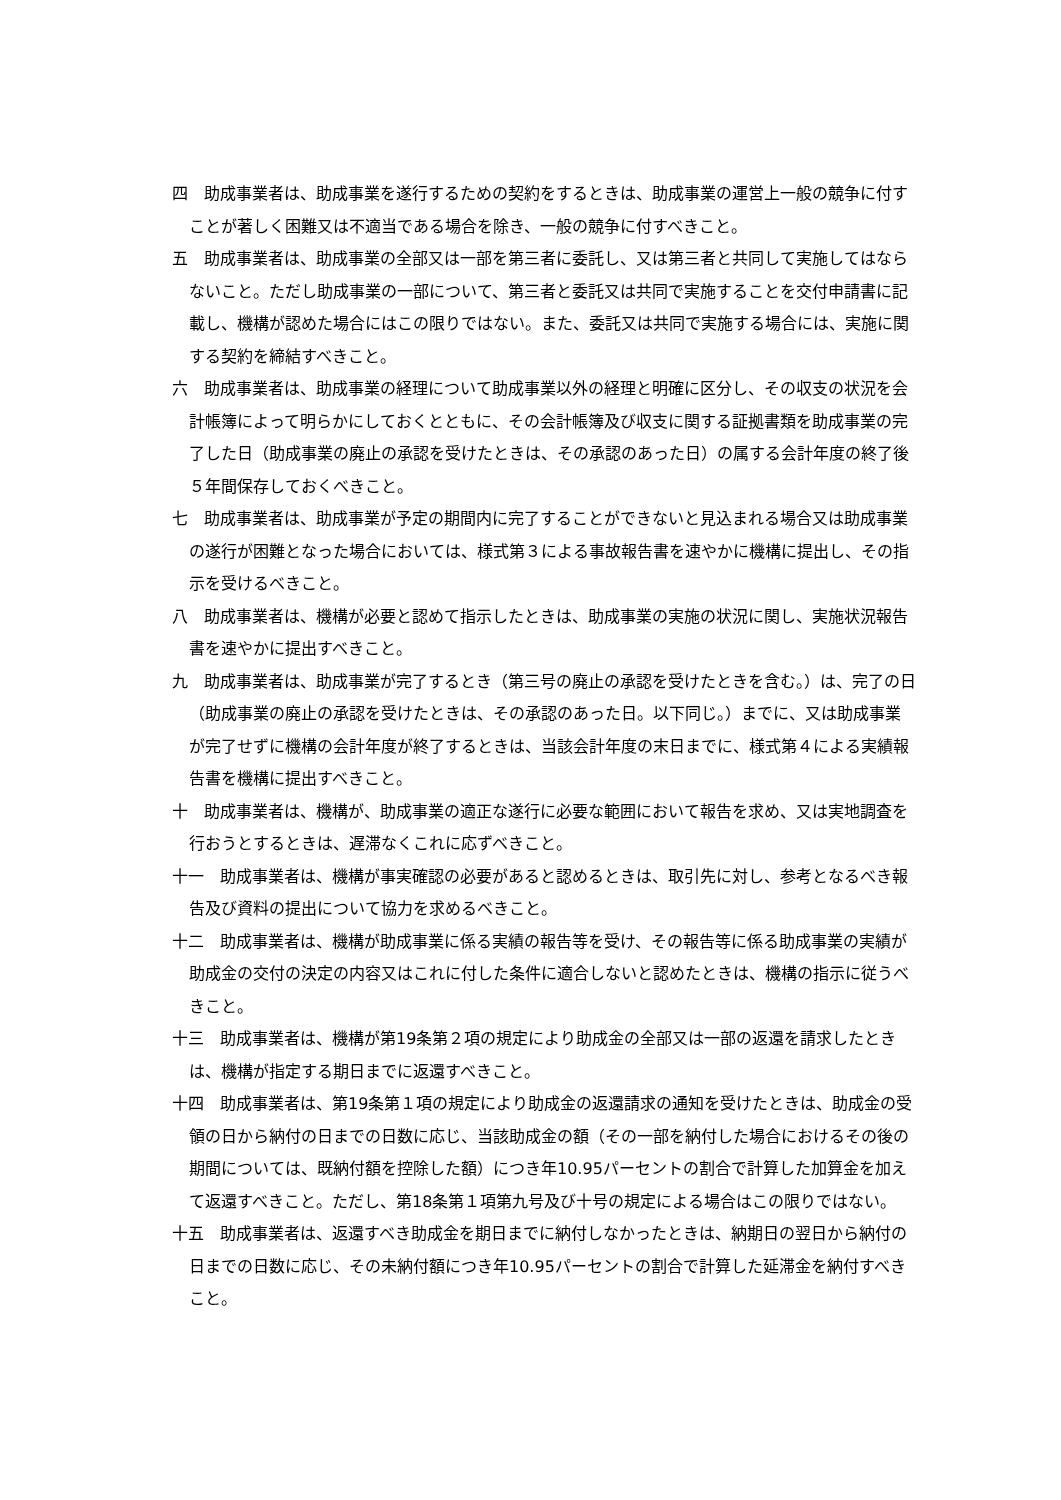四　助成事業者は、助成事業を遂行するための契約をするときは、助成事業の運営上一般の競争に付すことが著しく困難又は不適当である場合を除き、一般の競争に付すべきこと。
五　助成事業者は、助成事業の全部又は一部を第三者に委託し、又は第三者と共同して実施してはならないこと。ただし助成事業の一部について、第三者と委託又は共同で実施することを交付申請書に記載し、機構が認めた場合にはこの限りではない。また、委託又は共同で実施する場合には、実施に関する契約を締結すべきこと。
六　助成事業者は、助成事業の経理について助成事業以外の経理と明確に区分し、その収支の状況を会計帳簿によって明らかにしておくとともに、その会計帳簿及び収支に関する証拠書類を助成事業の完了した日（助成事業の廃止の承認を受けたときは、その承認のあった日）の属する会計年度の終了後５年間保存しておくべきこと。
七　助成事業者は、助成事業が予定の期間内に完了することができないと見込まれる場合又は助成事業の遂行が困難となった場合においては、様式第３による事故報告書を速やかに機構に提出し、その指示を受けるべきこと。
八　助成事業者は、機構が必要と認めて指示したときは、助成事業の実施の状況に関し、実施状況報告書を速やかに提出すべきこと。
九　助成事業者は、助成事業が完了するとき（第三号の廃止の承認を受けたときを含む。）は、完了の日（助成事業の廃止の承認を受けたときは、その承認のあった日。以下同じ。）までに、又は助成事業が完了せずに機構の会計年度が終了するときは、当該会計年度の末日までに、様式第４による実績報告書を機構に提出すべきこと。
十　助成事業者は、機構が、助成事業の適正な遂行に必要な範囲において報告を求め、又は実地調査を行おうとするときは、遅滞なくこれに応ずべきこと。
十一　助成事業者は、機構が事実確認の必要があると認めるときは、取引先に対し、参考となるべき報告及び資料の提出について協力を求めるべきこと。
十二　助成事業者は、機構が助成事業に係る実績の報告等を受け、その報告等に係る助成事業の実績が助成金の交付の決定の内容又はこれに付した条件に適合しないと認めたときは、機構の指示に従うべきこと。
十三　助成事業者は、機構が第19条第２項の規定により助成金の全部又は一部の返還を請求したときは、機構が指定する期日までに返還すべきこと。
十四　助成事業者は、第19条第１項の規定により助成金の返還請求の通知を受けたときは、助成金の受領の日から納付の日までの日数に応じ、当該助成金の額（その一部を納付した場合におけるその後の期間については、既納付額を控除した額）につき年10.95パーセントの割合で計算した加算金を加えて返還すべきこと。ただし、第18条第１項第九号及び十号の規定による場合はこの限りではない。
十五　助成事業者は、返還すべき助成金を期日までに納付しなかったときは、納期日の翌日から納付の日までの日数に応じ、その未納付額につき年10.95パーセントの割合で計算した延滞金を納付すべきこと。